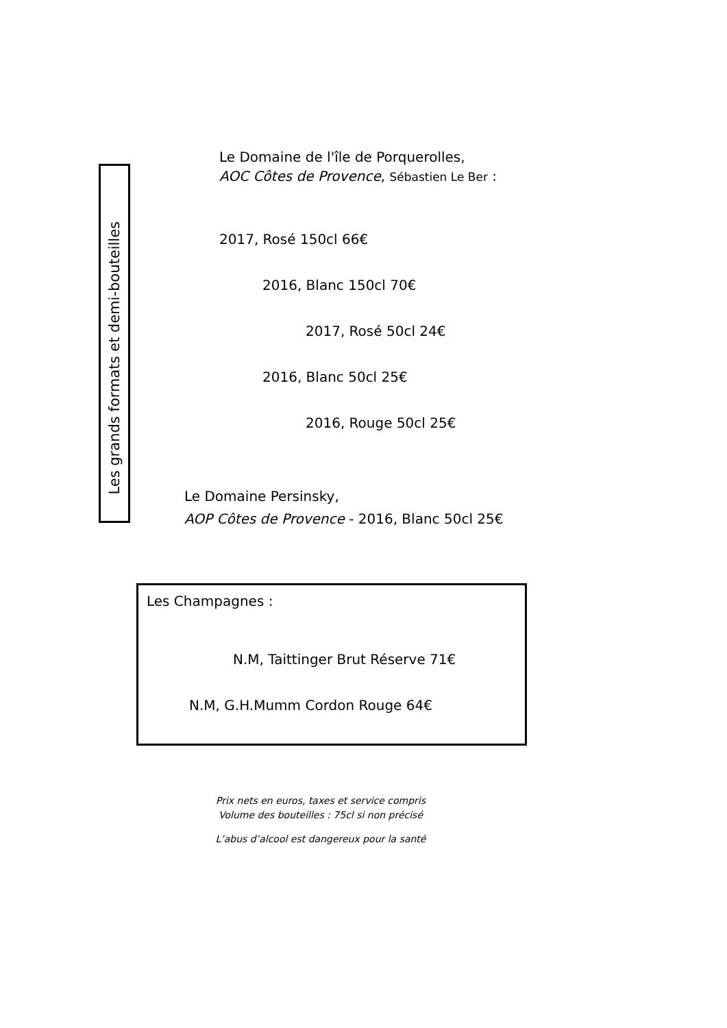Les grands formats et demi-bouteilles
Le Domaine de l'île de Porquerolles,
AOC Côtes de Provence, Sébastien Le Ber :
2017, Rosé 150cl 66€
2016, Blanc 150cl 70€
2017, Rosé 50cl 24€
2016, Blanc 50cl 25€
2016, Rouge 50cl 25€
Le Domaine Persinsky,
AOP Côtes de Provence - 2016, Blanc 50cl 25€
Les Champagnes :
N.M, Taittinger Brut Réserve 71€
N.M, G.H.Mumm Cordon Rouge 64€
Prix nets en euros, taxes et service compris
Volume des bouteilles : 75cl si non précisé
L’abus d’alcool est dangereux pour la santé